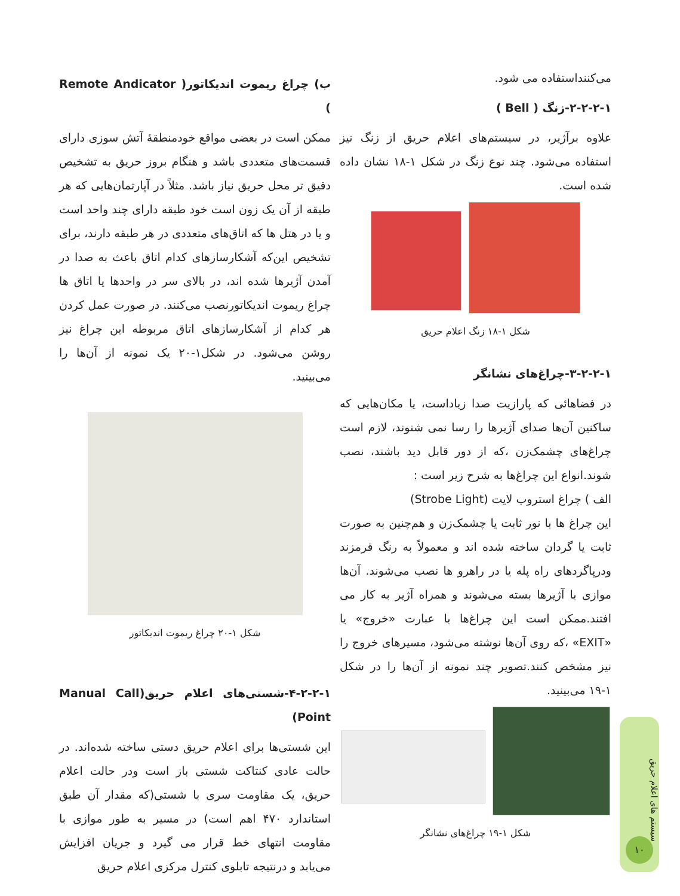می‌کننداستفاده می شود.
۲-۲-۲-۱-زنگ ( Bell )
علاوه برآژیر، در سیستم‌های اعلام حریق از زنگ نیز استفاده می‌شود. چند نوع زنگ در شکل ۱-۱۸ نشان داده شده است.
شکل ۱-۱۸ زنگ اعلام حریق
۳-۲-۲-۱-چراغ‌های نشانگر
در فضاهائی که پارازیت صدا زیاداست، یا مکان‌هایی که ساکنین آن‌ها صدای آژیرها را رسا نمی شنوند، لازم است چراغ‌های چشمک‌زن ،که از دور قابل دید باشند، نصب شوند.انواع این چراغ‌ها به شرح زیر است :
الف ) چراغ استروب لایت (Strobe Light)
این چراغ ها با نور ثابت یا چشمک‌زن و هم‌چنین به صورت ثابت یا گردان ساخته شده اند و معمولاً به رنگ قرمزند ودرپاگردهای راه پله یا در راهرو ها نصب می‌شوند. آن‌ها موازی با آژیرها بسته می‌شوند و همراه آژیر به کار می افتند.ممکن است این چراغ‌ها با عبارت «خروج» یا «EXIT» ،که روی آن‌ها نوشته می‌شود، مسیرهای خروج را نیز مشخص کنند.تصویر چند نمونه از آن‌ها را در شکل ۱-۱۹ می‌بینید.
شکل ۱-۱۹ چراغ‌های نشانگر
ب) چراغ ریموت اندیکاتور( Remote Andicator )
ممکن است در بعضی مواقع خودمنطقهٔ آتش سوزی دارای قسمت‌های متعددی باشد و هنگام بروز حریق به تشخیص دقیق تر محل حریق نیاز باشد. مثلاً در آپارتمان‌هایی که هر طبقه از آن یک زون است خود طبقه دارای چند واحد است و یا در هتل ها که اتاق‌های متعددی در هر طبقه دارند، برای تشخیص این‌که آشکارسازهای کدام اتاق باعث به صدا در آمدن آژیرها شده اند، در بالای سر در واحدها یا اتاق ها چراغ ریموت اندیکاتورنصب می‌کنند. در صورت عمل کردن هر کدام از آشکارسازهای اتاق مربوطه این چراغ نیز روشن می‌شود. در شکل۱-۲۰ یک نمونه از آن‌ها را می‌بینید.
شکل ۱-۲۰ چراغ ریموت اندیکاتور
۴-۲-۲-۱-شستی‌های اعلام حریق(Manual Call Point)
این شستی‌ها برای اعلام حریق دستی ساخته شده‌اند. در حالت عادی کنتاکت شستی باز است ودر حالت اعلام حریق، یک مقاومت سری با شستی(که مقدار آن طبق استاندارد ۴۷۰ اهم است) در مسیر به طور موازی با مقاومت انتهای خط قرار می گیرد و جریان افزایش می‌یابد و درنتیجه تابلوی کنترل مرکزی اعلام حریق
سیستم های اعلام حریق
۱۰